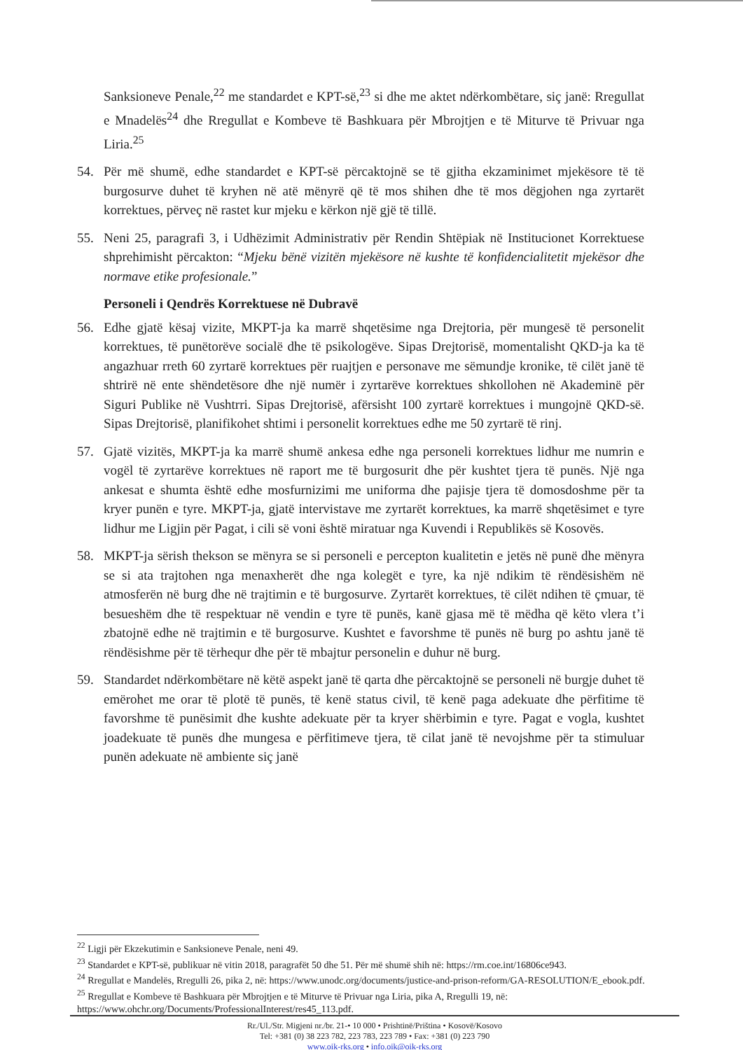Sanksioneve Penale,<sup>22</sup> me standardet e KPT-së,<sup>23</sup> si dhe me aktet ndërkombëtare, siç janë: Rregullat e Mnadelës<sup>24</sup> dhe Rregullat e Kombeve të Bashkuara për Mbrojtjen e të Miturve të Privuar nga Liria.<sup>25</sup>
54. Për më shumë, edhe standardet e KPT-së përcaktojnë se të gjitha ekzaminimet mjekësore të të burgosurve duhet të kryhen në atë mënyrë që të mos shihen dhe të mos dëgjohen nga zyrtarët korrektues, përveç në rastet kur mjeku e kërkon një gjë të tillë.
55. Neni 25, paragrafi 3, i Udhëzimit Administrativ për Rendin Shtëpiak në Institucionet Korrektuese shprehimisht përcakton: “Mjeku bënë vizitën mjekësore në kushte të konfidencialitetit mjekësor dhe normave etike profesionale.”
Personeli i Qendrës Korrektuese në Dubravë
56. Edhe gjatë kësaj vizite, MKPT-ja ka marrë shqetësime nga Drejtoria, për mungesë të personelit korrektues, të punëtorëve socialë dhe të psikologëve. Sipas Drejtorisë, momentalisht QKD-ja ka të angazhuar rreth 60 zyrtarë korrektues për ruajtjen e personave me sëmundje kronike, të cilët janë të shtrirë në ente shëndetësore dhe një numër i zyrtarëve korrektues shkollohen në Akademinë për Siguri Publike në Vushtrri. Sipas Drejtorisë, afërsisht 100 zyrtarë korrektues i mungojnë QKD-së. Sipas Drejtorisë, planifikohet shtimi i personelit korrektues edhe me 50 zyrtarë të rinj.
57. Gjatë vizitës, MKPT-ja ka marrë shumë ankesa edhe nga personeli korrektues lidhur me numrin e vogël të zyrtarëve korrektues në raport me të burgosurit dhe për kushtet tjera të punës. Një nga ankesat e shumta është edhe mosfurnizimi me uniforma dhe pajisje tjera të domosdoshme për ta kryer punën e tyre. MKPT-ja, gjatë intervistave me zyrtarët korrektues, ka marrë shqetësimet e tyre lidhur me Ligjin për Pagat, i cili së voni është miratuar nga Kuvendi i Republikës së Kosovës.
58. MKPT-ja sërish thekson se mënyra se si personeli e percepton kualitetin e jetës në punë dhe mënyra se si ata trajtohen nga menaxherët dhe nga kolegët e tyre, ka një ndikim të rëndësishëm në atmosferën në burg dhe në trajtimin e të burgosurve. Zyrtarët korrektues, të cilët ndihen të çmuar, të besueshëm dhe të respektuar në vendin e tyre të punës, kanë gjasa më të mëdha që këto vlera t’i zbatojnë edhe në trajtimin e të burgosurve. Kushtet e favorshme të punës në burg po ashtu janë të rëndësishme për të tërhequr dhe për të mbajtur personelin e duhur në burg.
59. Standardet ndërkombëtare në këtë aspekt janë të qarta dhe përcaktojnë se personeli në burgje duhet të emërohet me orar të plotë të punës, të kenë status civil, të kenë paga adekuate dhe përfitime të favorshme të punësimit dhe kushte adekuate për ta kryer shërbimin e tyre. Pagat e vogla, kushtet joadekuate të punës dhe mungesa e përfitimeve tjera, të cilat janë të nevojshme për ta stimuluar punën adekuate në ambiente siç janë
<sup>22</sup> Ligji për Ekzekutimin e Sanksioneve Penale, neni 49.
<sup>23</sup> Standardet e KPT-së, publikuar në vitin 2018, paragrafët 50 dhe 51. Për më shumë shih në: https://rm.coe.int/16806ce943.
<sup>24</sup> Rregullat e Mandelës, Rregulli 26, pika 2, në: https://www.unodc.org/documents/justice-and-prison-reform/GA-RESOLUTION/E_ebook.pdf.
<sup>25</sup> Rregullat e Kombeve të Bashkuara për Mbrojtjen e të Miturve të Privuar nga Liria, pika A, Rregulli 19, në: https://www.ohchr.org/Documents/ProfessionalInterest/res45_113.pdf.
Rr./Ul./Str. Migjeni nr./br. 21-• 10 000 • Prishtinë/Priština • Kosovë/Kosovo
Tel: +381 (0) 38 223 782, 223 783, 223 789 • Fax: +381 (0) 223 790
www.oik-rks.org • info.oik@oik-rks.org